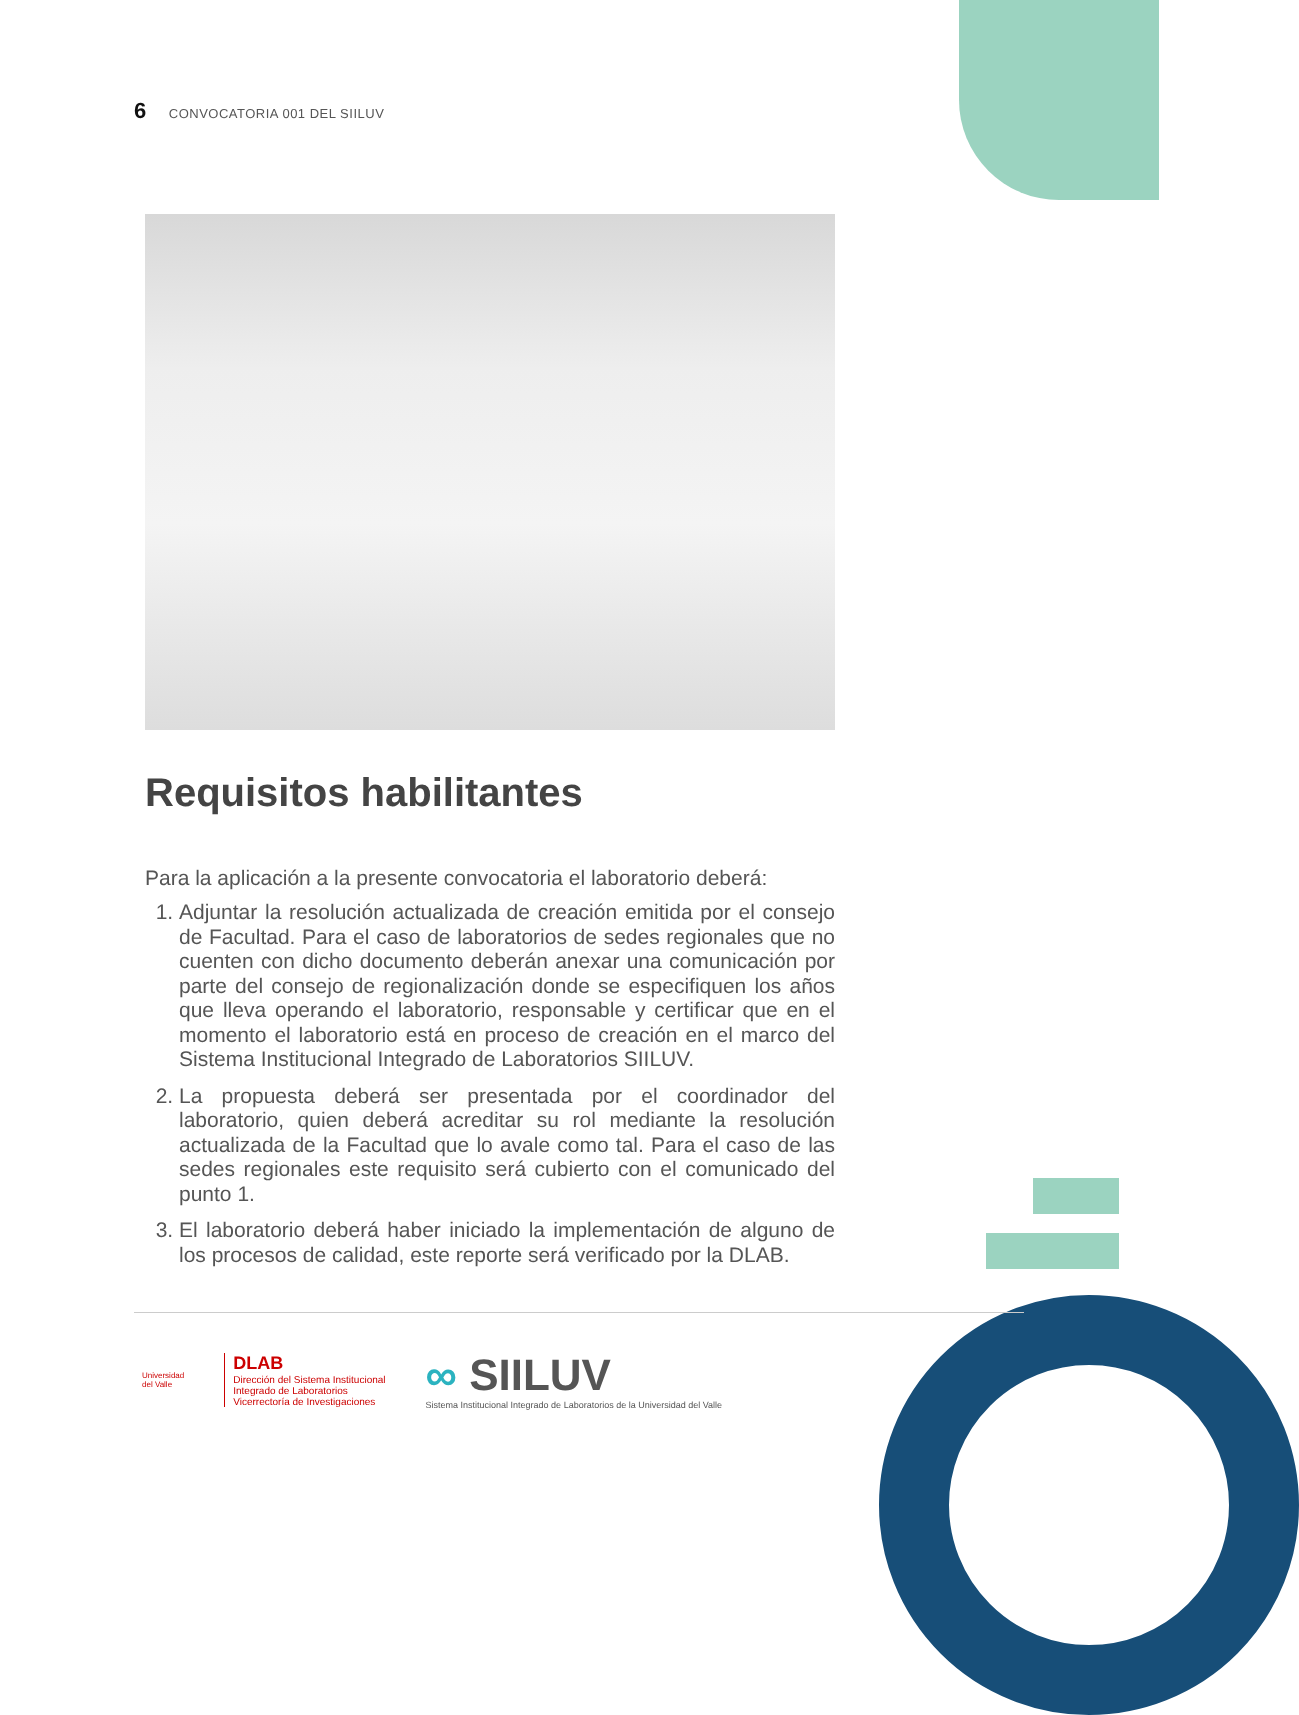6 CONVOCATORIA 001 DEL SIILUV
Requisitos habilitantes
Para la aplicación a la presente convocatoria el laboratorio deberá:
1. Adjuntar la resolución actualizada de creación emitida por el consejo de Facultad. Para el caso de laboratorios de sedes regionales que no cuenten con dicho documento deberán anexar una comunicación por parte del consejo de regionalización donde se especifiquen los años que lleva operando el laboratorio, responsable y certificar que en el momento el laboratorio está en proceso de creación en el marco del Sistema Institucional Integrado de Laboratorios SIILUV.
2. La propuesta deberá ser presentada por el coordinador del laboratorio, quien deberá acreditar su rol mediante la resolución actualizada de la Facultad que lo avale como tal. Para el caso de las sedes regionales este requisito será cubierto con el comunicado del punto 1.
3. El laboratorio deberá haber iniciado la implementación de alguno de los procesos de calidad, este reporte será verificado por la DLAB.
Universidad
del Valle
DLAB
Dirección del Sistema Institucional
Integrado de Laboratorios
Vicerrectoría de Investigaciones
∞ SIILUV
Sistema Institucional Integrado de Laboratorios de la Universidad del Valle